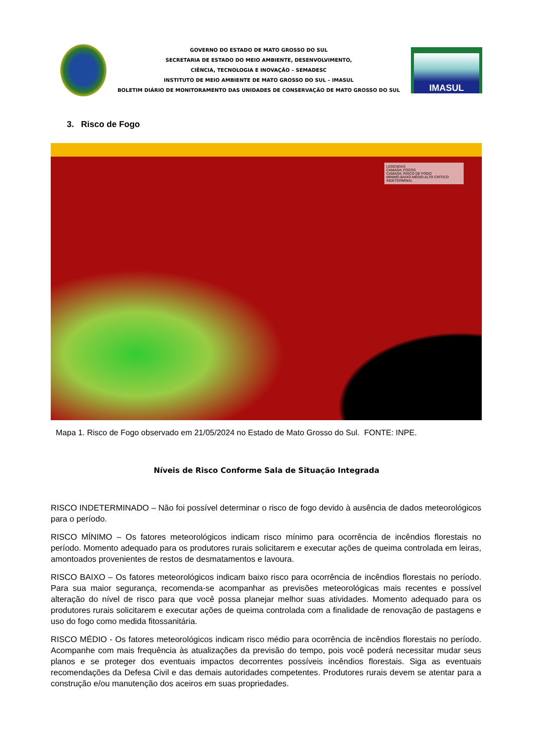GOVERNO DO ESTADO DE MATO GROSSO DO SUL
SECRETARIA DE ESTADO DO MEIO AMBIENTE, DESENVOLVIMENTO,
CIÊNCIA, TECNOLOGIA E INOVAÇÃO – SEMADESC
INSTITUTO DE MEIO AMBIENTE DE MATO GROSSO DO SUL – IMASUL
BOLETIM DIÁRIO DE MONITORAMENTO DAS UNIDADES DE CONSERVAÇÃO DE MATO GROSSO DO SUL
IMASUL
3. Risco de Fogo
LEGENDAS
CAMADA: FOCOS
CAMADA: RISCO DE FOGO
MÍNIMO BAIXO MÉDIO ALTO CRÍTICO INDETERMINAL
Mapa 1. Risco de Fogo observado em 21/05/2024 no Estado de Mato Grosso do Sul. FONTE: INPE.
Níveis de Risco Conforme Sala de Situação Integrada
RISCO INDETERMINADO – Não foi possível determinar o risco de fogo devido à ausência de dados meteorológicos para o período.
RISCO MÍNIMO – Os fatores meteorológicos indicam risco mínimo para ocorrência de incêndios florestais no período. Momento adequado para os produtores rurais solicitarem e executar ações de queima controlada em leiras, amontoados provenientes de restos de desmatamentos e lavoura.
RISCO BAIXO – Os fatores meteorológicos indicam baixo risco para ocorrência de incêndios florestais no período. Para sua maior segurança, recomenda-se acompanhar as previsões meteorológicas mais recentes e possível alteração do nível de risco para que você possa planejar melhor suas atividades. Momento adequado para os produtores rurais solicitarem e executar ações de queima controlada com a finalidade de renovação de pastagens e uso do fogo como medida fitossanitária.
RISCO MÉDIO - Os fatores meteorológicos indicam risco médio para ocorrência de incêndios florestais no período. Acompanhe com mais frequência às atualizações da previsão do tempo, pois você poderá necessitar mudar seus planos e se proteger dos eventuais impactos decorrentes possíveis incêndios florestais. Siga as eventuais recomendações da Defesa Civil e das demais autoridades competentes. Produtores rurais devem se atentar para a construção e/ou manutenção dos aceiros em suas propriedades.